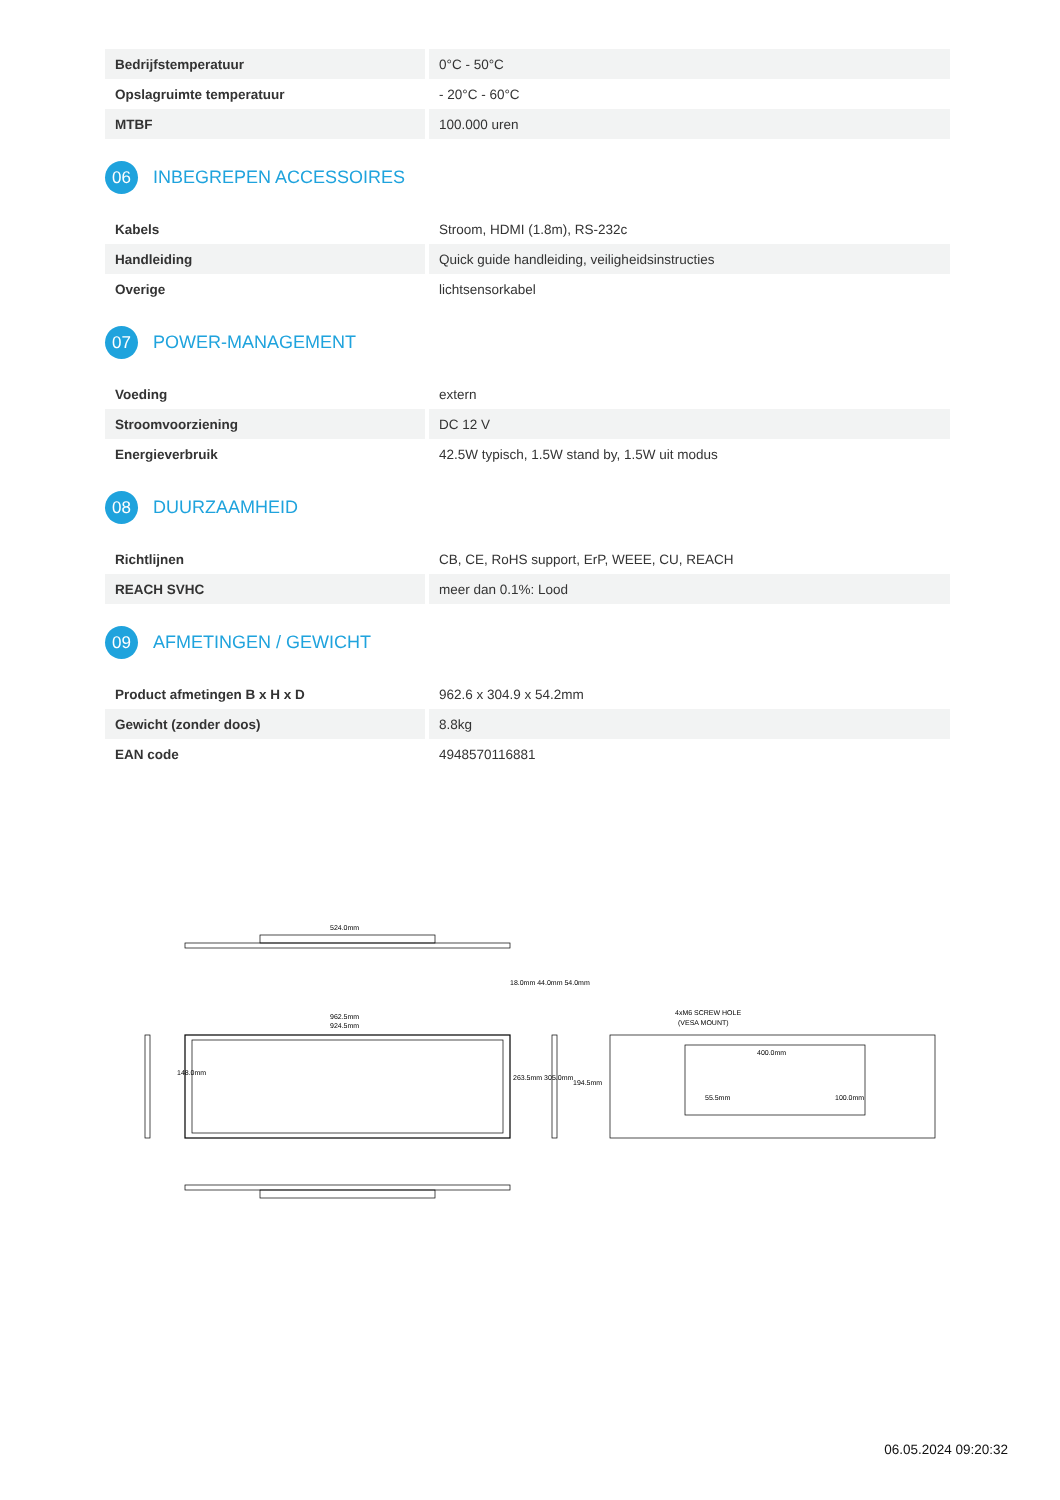| Bedrijfstemperatuur | 0°C - 50°C |
| Opslagruimte temperatuur | - 20°C - 60°C |
| MTBF | 100.000 uren |
06 INBEGREPEN ACCESSOIRES
| Kabels | Stroom, HDMI (1.8m), RS-232c |
| Handleiding | Quick guide handleiding, veiligheidsinstructies |
| Overige | lichtsensorkabel |
07 POWER-MANAGEMENT
| Voeding | extern |
| Stroomvoorziening | DC 12 V |
| Energieverbruik | 42.5W typisch, 1.5W stand by, 1.5W uit modus |
08 DUURZAAMHEID
| Richtlijnen | CB, CE, RoHS support, ErP, WEEE, CU, REACH |
| REACH SVHC | meer dan 0.1%: Lood |
09 AFMETINGEN / GEWICHT
| Product afmetingen B x H x D | 962.6 x 304.9 x 54.2mm |
| Gewicht (zonder doos) | 8.8kg |
| EAN code | 4948570116881 |
524.0mm
18.0mm 44.0mm 54.0mm
962.5mm
924.5mm
148.0mm
263.5mm 305.0mm
194.5mm
4xM6 SCREW HOLE
(VESA MOUNT)
400.0mm
55.5mm
100.0mm
06.05.2024 09:20:32